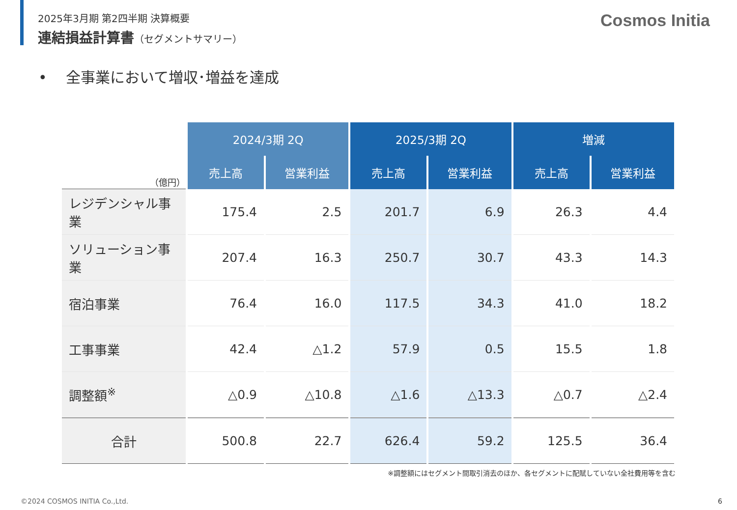2025年3月期 第2四半期 決算概要
連結損益計算書（セグメントサマリー）
Cosmos Initia
• 全事業において増収･増益を達成
| （億円） | 2024/3期 2Q | | 2025/3期 2Q | | 増減 | |
| --- | --- | --- | --- | --- | --- | --- |
| | 売上高 | 営業利益 | 売上高 | 営業利益 | 売上高 | 営業利益 |
| レジデンシャル事業 | 175.4 | 2.5 | 201.7 | 6.9 | 26.3 | 4.4 |
| ソリューション事業 | 207.4 | 16.3 | 250.7 | 30.7 | 43.3 | 14.3 |
| 宿泊事業 | 76.4 | 16.0 | 117.5 | 34.3 | 41.0 | 18.2 |
| 工事事業 | 42.4 | △1.2 | 57.9 | 0.5 | 15.5 | 1.8 |
| 調整額<sup>※</sup> | △0.9 | △10.8 | △1.6 | △13.3 | △0.7 | △2.4 |
| 合計 | 500.8 | 22.7 | 626.4 | 59.2 | 125.5 | 36.4 |
※調整額にはセグメント間取引消去のほか、各セグメントに配賦していない全社費用等を含む
©2024 COSMOS INITIA Co.,Ltd. 6